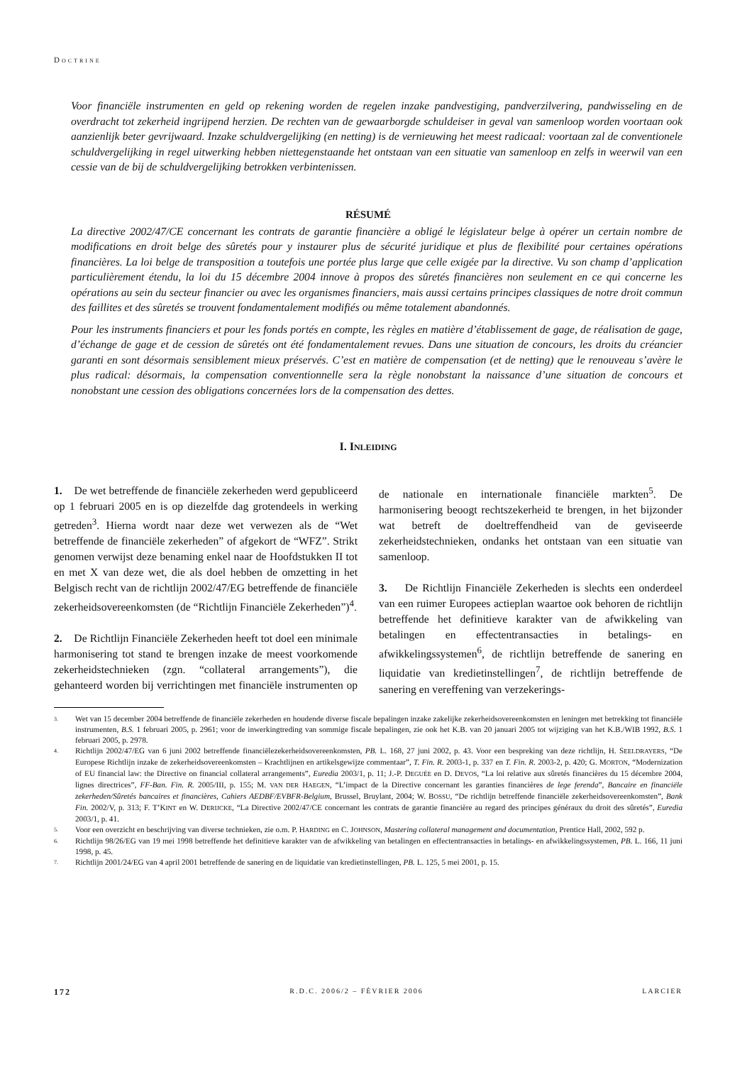DOCTRINE
Voor financiële instrumenten en geld op rekening worden de regelen inzake pandvestiging, pandverzilvering, pandwisseling en de overdracht tot zekerheid ingrijpend herzien. De rechten van de gewaarborgde schuldeiser in geval van samenloop worden voortaan ook aanzienlijk beter gevrijwaard. Inzake schuldvergelijking (en netting) is de vernieuwing het meest radicaal: voortaan zal de conventionele schuldvergelijking in regel uitwerking hebben niettegenstaande het ontstaan van een situatie van samenloop en zelfs in weerwil van een cessie van de bij de schuldvergelijking betrokken verbintenissen.
RÉSUMÉ
La directive 2002/47/CE concernant les contrats de garantie financière a obligé le législateur belge à opérer un certain nombre de modifications en droit belge des sûretés pour y instaurer plus de sécurité juridique et plus de flexibilité pour certaines opérations financières. La loi belge de transposition a toutefois une portée plus large que celle exigée par la directive. Vu son champ d’application particulièrement étendu, la loi du 15 décembre 2004 innove à propos des sûretés financières non seulement en ce qui concerne les opérations au sein du secteur financier ou avec les organismes financiers, mais aussi certains principes classiques de notre droit commun des faillites et des sûretés se trouvent fondamentalement modifiés ou même totalement abandonnés.
Pour les instruments financiers et pour les fonds portés en compte, les règles en matière d’établissement de gage, de réalisation de gage, d’échange de gage et de cession de sûretés ont été fondamentalement revues. Dans une situation de concours, les droits du créancier garanti en sont désormais sensiblement mieux préservés. C’est en matière de compensation (et de netting) que le renouveau s’avère le plus radical: désormais, la compensation conventionnelle sera la règle nonobstant la naissance d’une situation de concours et nonobstant une cession des obligations concernées lors de la compensation des dettes.
I. INLEIDING
1. De wet betreffende de financiële zekerheden werd gepubliceerd op 1 februari 2005 en is op diezelfde dag grotendeels in werking getreden<sup>3</sup>. Hierna wordt naar deze wet verwezen als de “Wet betreffende de financiële zekerheden” of afgekort de “WFZ”. Strikt genomen verwijst deze benaming enkel naar de Hoofdstukken II tot en met X van deze wet, die als doel hebben de omzetting in het Belgisch recht van de richtlijn 2002/47/EG betreffende de financiële zekerheidsovereenkomsten (de “Richtlijn Financiële Zekerheden”)<sup>4</sup>.
2. De Richtlijn Financiële Zekerheden heeft tot doel een minimale harmonisering tot stand te brengen inzake de meest voorkomende zekerheidstechnieken (zgn. “collateral arrangements”), die gehanteerd worden bij verrichtingen met financiële instrumenten op de nationale en internationale financiële markten<sup>5</sup>. De harmonisering beoogt rechtszekerheid te brengen, in het bijzonder wat betreft de doeltreffendheid van de geviseerde zekerheidstechnieken, ondanks het ontstaan van een situatie van samenloop.
3. De Richtlijn Financiële Zekerheden is slechts een onderdeel van een ruimer Europees actieplan waartoe ook behoren de richtlijn betreffende het definitieve karakter van de afwikkeling van betalingen en effectentransacties in betalings- en afwikkelingssystemen<sup>6</sup>, de richtlijn betreffende de sanering en liquidatie van kredietinstellingen<sup>7</sup>, de richtlijn betreffende de sanering en vereffening van verzekerings-
3. Wet van 15 december 2004 betreffende de financiële zekerheden en houdende diverse fiscale bepalingen inzake zakelijke zekerheidsovereenkomsten en leningen met betrekking tot financiële instrumenten, B.S. 1 februari 2005, p. 2961; voor de inwerkingtreding van sommige fiscale bepalingen, zie ook het K.B. van 20 januari 2005 tot wijziging van het K.B./WIB 1992, B.S. 1 februari 2005, p. 2978.
4. Richtlijn 2002/47/EG van 6 juni 2002 betreffende financiëlezekerheidsovereenkomsten, PB. L. 168, 27 juni 2002, p. 43. Voor een bespreking van deze richtlijn, H. SEELDRAYERS, “De Europese Richtlijn inzake de zekerheidsovereenkomsten – Krachtlijnen en artikelsgewijze commentaar”, T. Fin. R. 2003-1, p. 337 en T. Fin. R. 2003-2, p. 420; G. MORTON, “Modernization of EU financial law: the Directive on financial collateral arrangements”, Euredia 2003/1, p. 11; J.-P. DEGUÉE en D. DEVOS, “La loi relative aux sûretés financières du 15 décembre 2004, lignes directrices”, FF-Ban. Fin. R. 2005/III, p. 155; M. VAN DER HAEGEN, “L’impact de la Directive concernant les garanties financières de lege ferenda”, Bancaire en financiële zekerheden/Sûretés bancaires et financières, Cahiers AEDBF/EVBFR-Belgium, Brussel, Bruylant, 2004; W. BOSSU, “De richtlijn betreffende financiële zekerheidsovereenkomsten”, Bank Fin. 2002/V, p. 313; F. T’KINT en W. DERIJCKE, “La Directive 2002/47/CE concernant les contrats de garantie financière au regard des principes généraux du droit des sûretés”, Euredia 2003/1, p. 41.
5. Voor een overzicht en beschrijving van diverse technieken, zie o.m. P. HARDING en C. JOHNSON, Mastering collateral management and documentation, Prentice Hall, 2002, 592 p.
6. Richtlijn 98/26/EG van 19 mei 1998 betreffende het definitieve karakter van de afwikkeling van betalingen en effectentransacties in betalings- en afwikkelingssystemen, PB. L. 166, 11 juni 1998, p. 45.
7. Richtlijn 2001/24/EG van 4 april 2001 betreffende de sanering en de liquidatie van kredietinstellingen, PB. L. 125, 5 mei 2001, p. 15.
172 R.D.C. 2006/2 – FÉVRIER 2006 LARCIER